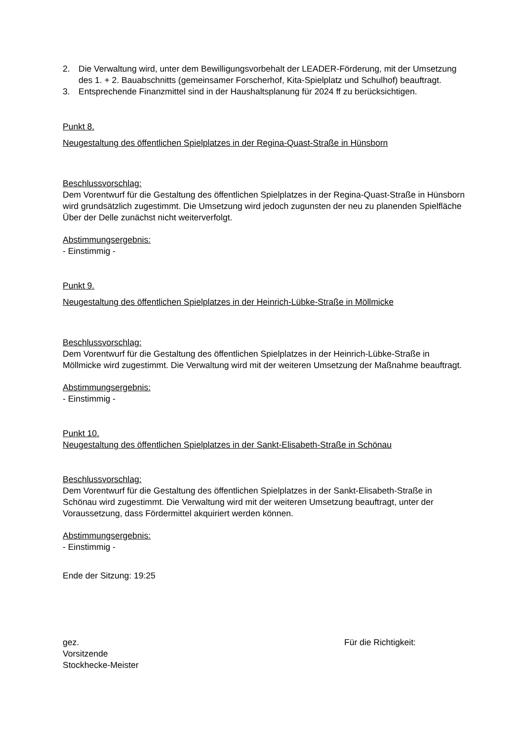2. Die Verwaltung wird, unter dem Bewilligungsvorbehalt der LEADER-Förderung, mit der Umsetzung des 1. + 2. Bauabschnitts (gemeinsamer Forscherhof, Kita-Spielplatz und Schulhof) beauftragt.
3. Entsprechende Finanzmittel sind in der Haushaltsplanung für 2024 ff zu berücksichtigen.
Punkt 8.
Neugestaltung des öffentlichen Spielplatzes in der Regina-Quast-Straße in Hünsborn
Beschlussvorschlag:
Dem Vorentwurf für die Gestaltung des öffentlichen Spielplatzes in der Regina-Quast-Straße in Hünsborn wird grundsätzlich zugestimmt. Die Umsetzung wird jedoch zugunsten der neu zu planenden Spielfläche Über der Delle zunächst nicht weiterverfolgt.
Abstimmungsergebnis:
- Einstimmig -
Punkt 9.
Neugestaltung des öffentlichen Spielplatzes in der Heinrich-Lübke-Straße in Möllmicke
Beschlussvorschlag:
Dem Vorentwurf für die Gestaltung des öffentlichen Spielplatzes in der Heinrich-Lübke-Straße in Möllmicke wird zugestimmt. Die Verwaltung wird mit der weiteren Umsetzung der Maßnahme beauftragt.
Abstimmungsergebnis:
- Einstimmig -
Punkt 10.
Neugestaltung des öffentlichen Spielplatzes in der Sankt-Elisabeth-Straße in Schönau
Beschlussvorschlag:
Dem Vorentwurf für die Gestaltung des öffentlichen Spielplatzes in der Sankt-Elisabeth-Straße in Schönau wird zugestimmt. Die Verwaltung wird mit der weiteren Umsetzung beauftragt, unter der Voraussetzung, dass Fördermittel akquiriert werden können.
Abstimmungsergebnis:
- Einstimmig -
Ende der Sitzung: 19:25
gez.
Vorsitzende
Stockhecke-Meister
Für die Richtigkeit: